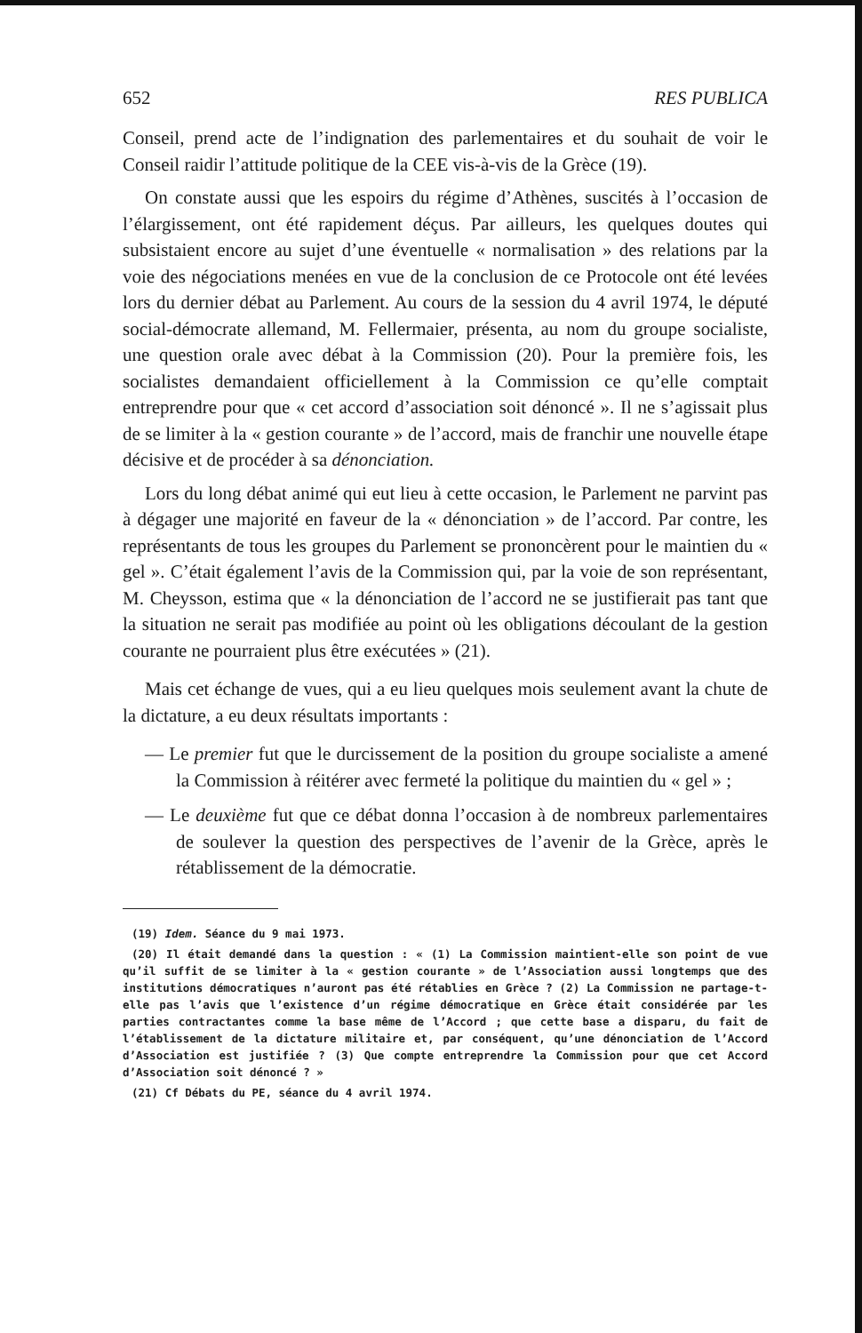652 RES PUBLICA
Conseil, prend acte de l’indignation des parlementaires et du souhait de voir le Conseil raidir l’attitude politique de la CEE vis-à-vis de la Grèce (19).
On constate aussi que les espoirs du régime d’Athènes, suscités à l’occasion de l’élargissement, ont été rapidement déçus. Par ailleurs, les quelques doutes qui subsistaient encore au sujet d’une éventuelle « normalisation » des relations par la voie des négociations menées en vue de la conclusion de ce Protocole ont été levées lors du dernier débat au Parlement. Au cours de la session du 4 avril 1974, le député social-démocrate allemand, M. Fellermaier, présenta, au nom du groupe socialiste, une question orale avec débat à la Commission (20). Pour la première fois, les socialistes demandaient officiellement à la Commission ce qu’elle comptait entreprendre pour que « cet accord d’association soit dénoncé ». Il ne s’agissait plus de se limiter à la « gestion courante » de l’accord, mais de franchir une nouvelle étape décisive et de procéder à sa dénonciation.
Lors du long débat animé qui eut lieu à cette occasion, le Parlement ne parvint pas à dégager une majorité en faveur de la « dénonciation » de l’accord. Par contre, les représentants de tous les groupes du Parlement se prononcèrent pour le maintien du « gel ». C’était également l’avis de la Commission qui, par la voie de son représentant, M. Cheysson, estima que « la dénonciation de l’accord ne se justifierait pas tant que la situation ne serait pas modifiée au point où les obligations découlant de la gestion courante ne pourraient plus être exécutées » (21).
Mais cet échange de vues, qui a eu lieu quelques mois seulement avant la chute de la dictature, a eu deux résultats importants :
— Le premier fut que le durcissement de la position du groupe socialiste a amené la Commission à réitérer avec fermeté la politique du maintien du « gel » ;
— Le deuxième fut que ce débat donna l’occasion à de nombreux parlementaires de soulever la question des perspectives de l’avenir de la Grèce, après le rétablissement de la démocratie.
(19) Idem. Séance du 9 mai 1973.
(20) Il était demandé dans la question : « (1) La Commission maintient-elle son point de vue qu’il suffit de se limiter à la « gestion courante » de l’Association aussi longtemps que des institutions démocratiques n’auront pas été rétablies en Grèce ? (2) La Commission ne partage-t-elle pas l’avis que l’existence d’un régime démocratique en Grèce était considérée par les parties contractantes comme la base même de l’Accord ; que cette base a disparu, du fait de l’établissement de la dictature militaire et, par conséquent, qu’une dénonciation de l’Accord d’Association est justifiée ? (3) Que compte entreprendre la Commission pour que cet Accord d’Association soit dénoncé ? »
(21) Cf Débats du PE, séance du 4 avril 1974.